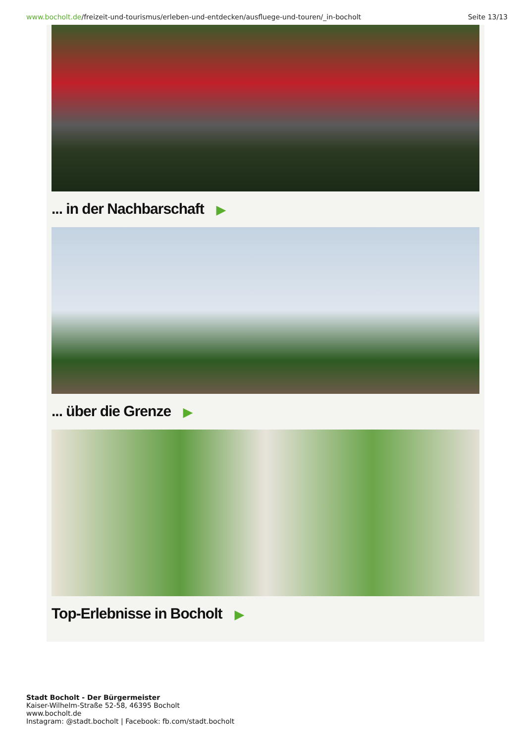www.bocholt.de/freizeit-und-tourismus/erleben-und-entdecken/ausfluege-und-touren/_in-bocholt
Seite 13/13
... in der Nachbarschaft ▶
... über die Grenze ▶
Top-Erlebnisse in Bocholt ▶
Stadt Bocholt - Der Bürgermeister
Kaiser-Wilhelm-Straße 52-58, 46395 Bocholt
www.bocholt.de
Instagram: @stadt.bocholt | Facebook: fb.com/stadt.bocholt